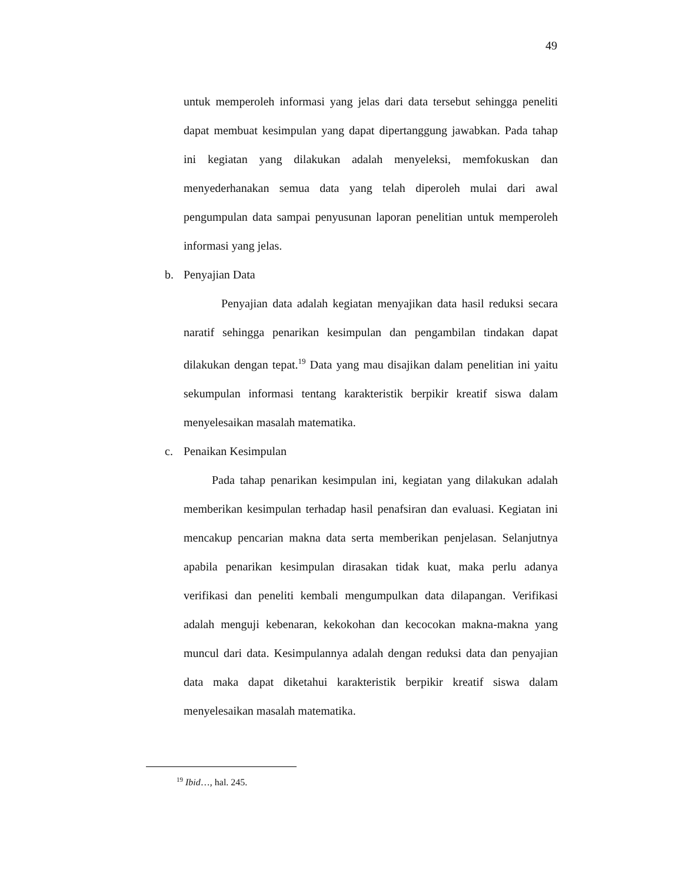49
untuk memperoleh informasi yang jelas dari data tersebut sehingga peneliti dapat membuat kesimpulan yang dapat dipertanggung jawabkan. Pada tahap ini kegiatan yang dilakukan adalah menyeleksi, memfokuskan dan menyederhanakan semua data yang telah diperoleh mulai dari awal pengumpulan data sampai penyusunan laporan penelitian untuk memperoleh informasi yang jelas.
b. Penyajian Data
Penyajian data adalah kegiatan menyajikan data hasil reduksi secara naratif sehingga penarikan kesimpulan dan pengambilan tindakan dapat dilakukan dengan tepat.<sup>19</sup> Data yang mau disajikan dalam penelitian ini yaitu sekumpulan informasi tentang karakteristik berpikir kreatif siswa dalam menyelesaikan masalah matematika.
c. Penaikan Kesimpulan
Pada tahap penarikan kesimpulan ini, kegiatan yang dilakukan adalah memberikan kesimpulan terhadap hasil penafsiran dan evaluasi. Kegiatan ini mencakup pencarian makna data serta memberikan penjelasan. Selanjutnya apabila penarikan kesimpulan dirasakan tidak kuat, maka perlu adanya verifikasi dan peneliti kembali mengumpulkan data dilapangan. Verifikasi adalah menguji kebenaran, kekokohan dan kecocokan makna-makna yang muncul dari data. Kesimpulannya adalah dengan reduksi data dan penyajian data maka dapat diketahui karakteristik berpikir kreatif siswa dalam menyelesaikan masalah matematika.
<sup>19</sup> Ibid…, hal. 245.